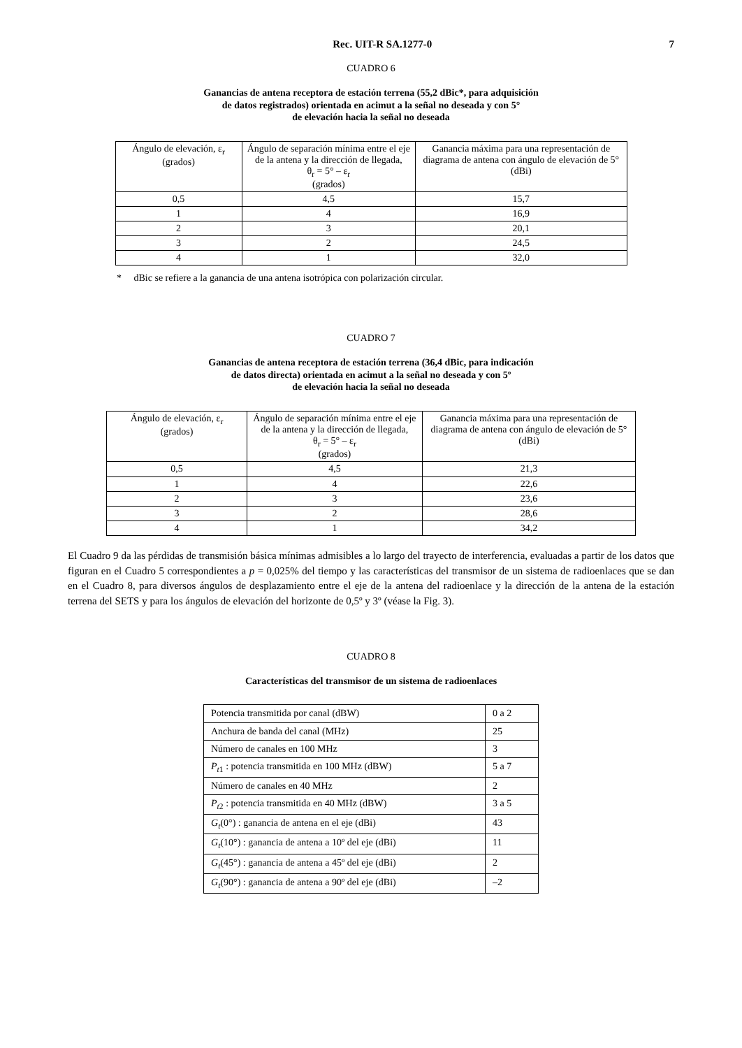Rec. UIT-R SA.1277-0 7
CUADRO 6
Ganancias de antena receptora de estación terrena (55,2 dBic*, para adquisición
de datos registrados) orientada en acimut a la señal no deseada y con 5°
de elevación hacia la señal no deseada
| Ángulo de elevación, ε<sub>r</sub> (grados) | Ángulo de separación mínima entre el eje de la antena y la dirección de llegada, θ<sub>r</sub> = 5° – ε<sub>r</sub> (grados) | Ganancia máxima para una representación de diagrama de antena con ángulo de elevación de 5° (dBi) |
| --- | --- | --- |
| 0,5 | 4,5 | 15,7 |
| 1 | 4 | 16,9 |
| 2 | 3 | 20,1 |
| 3 | 2 | 24,5 |
| 4 | 1 | 32,0 |
* dBic se refiere a la ganancia de una antena isotrópica con polarización circular.
CUADRO 7
Ganancias de antena receptora de estación terrena (36,4 dBic, para indicación
de datos directa) orientada en acimut a la señal no deseada y con 5º
de elevación hacia la señal no deseada
| Ángulo de elevación, ε<sub>r</sub> (grados) | Ángulo de separación mínima entre el eje de la antena y la dirección de llegada, θ<sub>r</sub> = 5° – ε<sub>r</sub> (grados) | Ganancia máxima para una representación de diagrama de antena con ángulo de elevación de 5° (dBi) |
| --- | --- | --- |
| 0,5 | 4,5 | 21,3 |
| 1 | 4 | 22,6 |
| 2 | 3 | 23,6 |
| 3 | 2 | 28,6 |
| 4 | 1 | 34,2 |
El Cuadro 9 da las pérdidas de transmisión básica mínimas admisibles a lo largo del trayecto de interferencia, evaluadas a partir de los datos que figuran en el Cuadro 5 correspondientes a p = 0,025% del tiempo y las características del transmisor de un sistema de radioenlaces que se dan en el Cuadro 8, para diversos ángulos de desplazamiento entre el eje de la antena del radioenlace y la dirección de la antena de la estación terrena del SETS y para los ángulos de elevación del horizonte de 0,5º y 3º (véase la Fig. 3).
CUADRO 8
Características del transmisor de un sistema de radioenlaces
| Potencia transmitida por canal (dBW) | 0 a 2 |
| Anchura de banda del canal (MHz) | 25 |
| Número de canales en 100 MHz | 3 |
| P<sub>t</sub><sub>1</sub> : potencia transmitida en 100 MHz (dBW) | 5 a 7 |
| Número de canales en 40 MHz | 2 |
| P<sub>t</sub><sub>2</sub> : potencia transmitida en 40 MHz (dBW) | 3 a 5 |
| G<sub>t</sub> (0°) : ganancia de antena en el eje (dBi) | 43 |
| G<sub>t</sub> (10°) : ganancia de antena a 10º del eje (dBi) | 11 |
| G<sub>t</sub> (45°) : ganancia de antena a 45º del eje (dBi) | 2 |
| G<sub>t</sub> (90°) : ganancia de antena a 90º del eje (dBi) | –2 |